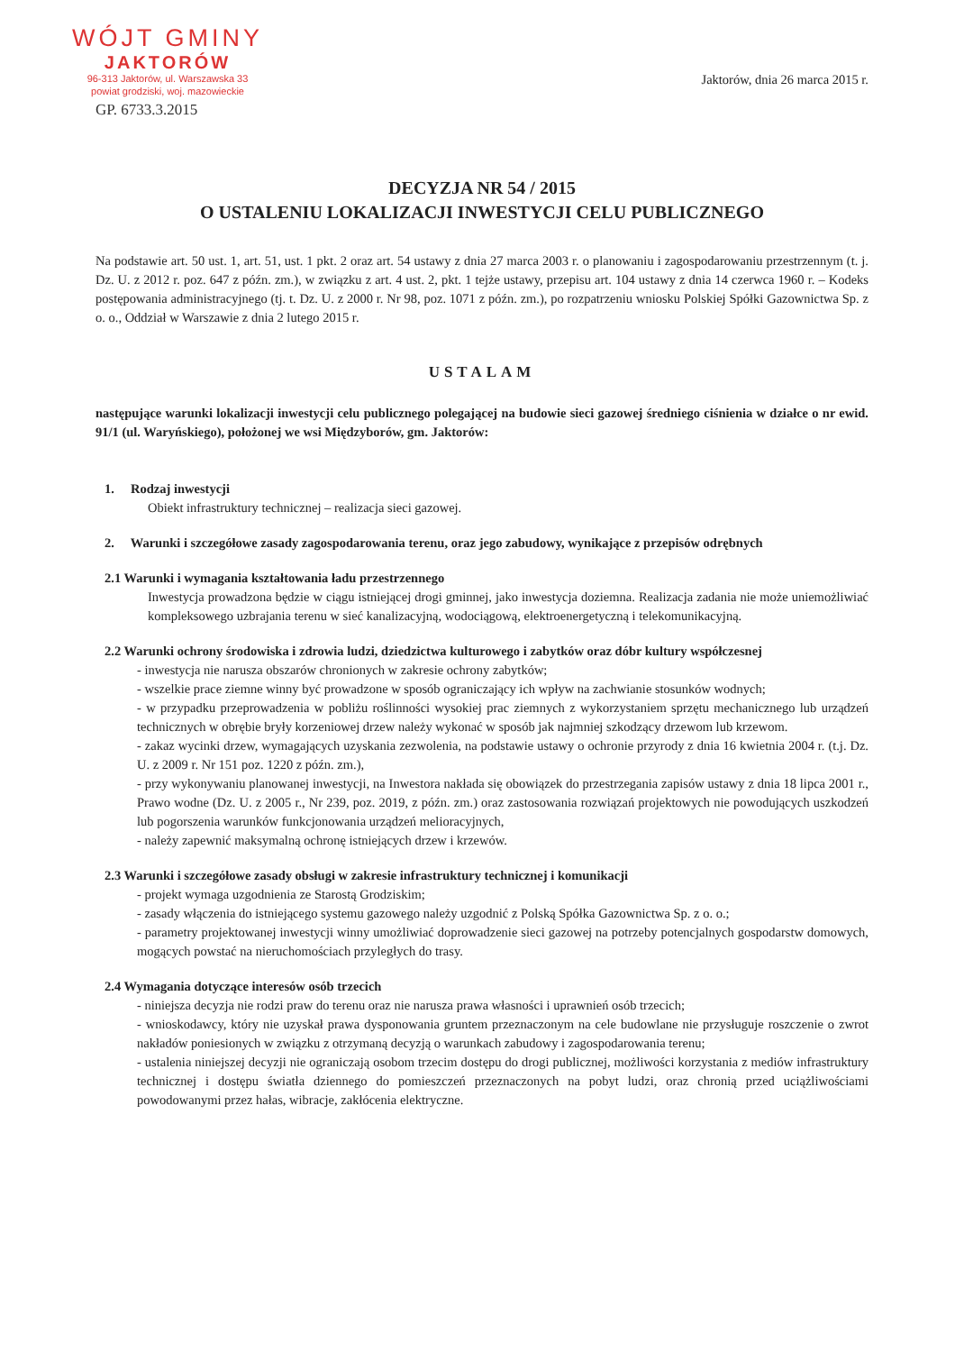WÓJT GMINY
JAKTORÓW
96-313 Jaktorów, ul. Warszawska 33
powiat grodziski, woj. mazowieckie
GP. 6733.3.2015
Jaktorów, dnia 26 marca 2015 r.
DECYZJA NR 54 / 2015
O USTALENIU LOKALIZACJI INWESTYCJI CELU PUBLICZNEGO
Na podstawie art. 50 ust. 1, art. 51, ust. 1 pkt. 2 oraz art. 54 ustawy z dnia 27 marca 2003 r. o planowaniu i zagospodarowaniu przestrzennym (t. j. Dz. U. z 2012 r. poz. 647 z późn. zm.), w związku z art. 4 ust. 2, pkt. 1 tejże ustawy, przepisu art. 104 ustawy z dnia 14 czerwca 1960 r. – Kodeks postępowania administracyjnego (tj. t. Dz. U. z 2000 r. Nr 98, poz. 1071 z późn. zm.), po rozpatrzeniu wniosku Polskiej Spółki Gazownictwa Sp. z o. o., Oddział w Warszawie z dnia 2 lutego 2015 r.
USTALAM
następujące warunki lokalizacji inwestycji celu publicznego polegającej na budowie sieci gazowej średniego ciśnienia w działce o nr ewid. 91/1 (ul. Waryńskiego), położonej we wsi Międzyborów, gm. Jaktorów:
1. Rodzaj inwestycji
Obiekt infrastruktury technicznej – realizacja sieci gazowej.
2. Warunki i szczegółowe zasady zagospodarowania terenu, oraz jego zabudowy, wynikające z przepisów odrębnych
2.1 Warunki i wymagania kształtowania ładu przestrzennego
Inwestycja prowadzona będzie w ciągu istniejącej drogi gminnej, jako inwestycja doziemna. Realizacja zadania nie może uniemożliwiać kompleksowego uzbrajania terenu w sieć kanalizacyjną, wodociągową, elektroenergetyczną i telekomunikacyjną.
2.2 Warunki ochrony środowiska i zdrowia ludzi, dziedzictwa kulturowego i zabytków oraz dóbr kultury współczesnej
- inwestycja nie narusza obszarów chronionych w zakresie ochrony zabytków;
- wszelkie prace ziemne winny być prowadzone w sposób ograniczający ich wpływ na zachwianie stosunków wodnych;
- w przypadku przeprowadzenia w pobliżu roślinności wysokiej prac ziemnych z wykorzystaniem sprzętu mechanicznego lub urządzeń technicznych w obrębie bryły korzeniowej drzew należy wykonać w sposób jak najmniej szkodzący drzewom lub krzewom.
- zakaz wycinki drzew, wymagających uzyskania zezwolenia, na podstawie ustawy o ochronie przyrody z dnia 16 kwietnia 2004 r. (t.j. Dz. U. z 2009 r. Nr 151 poz. 1220 z późn. zm.),
- przy wykonywaniu planowanej inwestycji, na Inwestora nakłada się obowiązek do przestrzegania zapisów ustawy z dnia 18 lipca 2001 r., Prawo wodne (Dz. U. z 2005 r., Nr 239, poz. 2019, z późn. zm.) oraz zastosowania rozwiązań projektowych nie powodujących uszkodzeń lub pogorszenia warunków funkcjonowania urządzeń melioracyjnych,
- należy zapewnić maksymalną ochronę istniejących drzew i krzewów.
2.3 Warunki i szczegółowe zasady obsługi w zakresie infrastruktury technicznej i komunikacji
- projekt wymaga uzgodnienia ze Starostą Grodziskim;
- zasady włączenia do istniejącego systemu gazowego należy uzgodnić z Polską Spółka Gazownictwa Sp. z o. o.;
- parametry projektowanej inwestycji winny umożliwiać doprowadzenie sieci gazowej na potrzeby potencjalnych gospodarstw domowych, mogących powstać na nieruchomościach przyległych do trasy.
2.4 Wymagania dotyczące interesów osób trzecich
- niniejsza decyzja nie rodzi praw do terenu oraz nie narusza prawa własności i uprawnień osób trzecich;
- wnioskodawcy, który nie uzyskał prawa dysponowania gruntem przeznaczonym na cele budowlane nie przysługuje roszczenie o zwrot nakładów poniesionych w związku z otrzymaną decyzją o warunkach zabudowy i zagospodarowania terenu;
- ustalenia niniejszej decyzji nie ograniczają osobom trzecim dostępu do drogi publicznej, możliwości korzystania z mediów infrastruktury technicznej i dostępu światła dziennego do pomieszczeń przeznaczonych na pobyt ludzi, oraz chronią przed uciążliwościami powodowanymi przez hałas, wibracje, zakłócenia elektryczne.